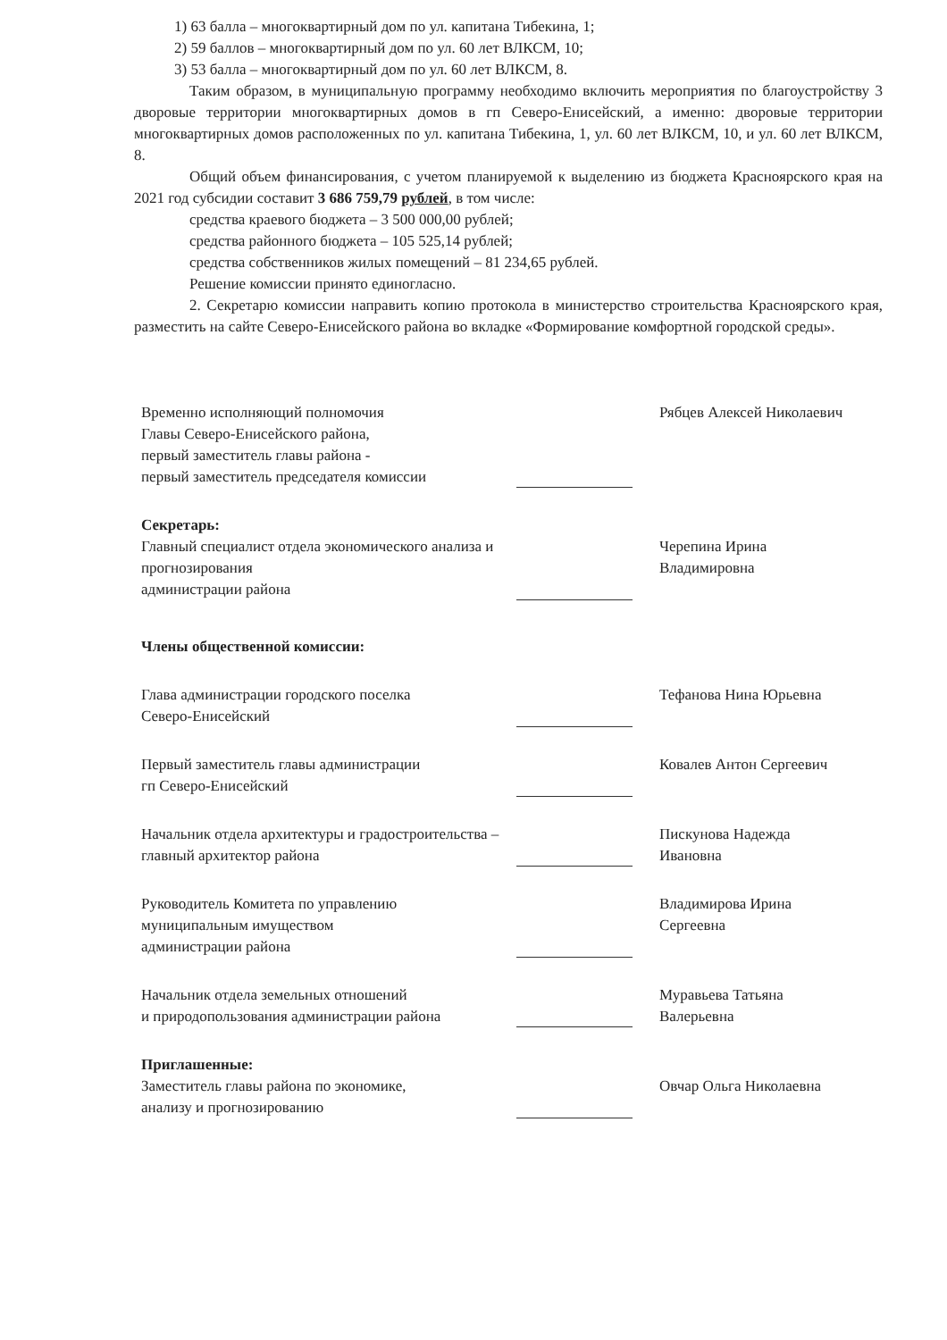1) 63 балла – многоквартирный дом по ул. капитана Тибекина, 1;
2) 59 баллов – многоквартирный дом по ул. 60 лет ВЛКСМ, 10;
3) 53 балла – многоквартирный дом по ул. 60 лет ВЛКСМ, 8.
Таким образом, в муниципальную программу необходимо включить мероприятия по благоустройству 3 дворовые территории многоквартирных домов в гп Северо-Енисейский, а именно: дворовые территории многоквартирных домов расположенных по ул. капитана Тибекина, 1, ул. 60 лет ВЛКСМ, 10, и ул. 60 лет ВЛКСМ, 8.
Общий объем финансирования, с учетом планируемой к выделению из бюджета Красноярского края на 2021 год субсидии составит 3 686 759,79 рублей, в том числе:
средства краевого бюджета – 3 500 000,00 рублей;
средства районного бюджета – 105 525,14 рублей;
средства собственников жилых помещений – 81 234,65 рублей.
Решение комиссии принято единогласно.
2. Секретарю комиссии направить копию протокола в министерство строительства Красноярского края, разместить на сайте Северо-Енисейского района во вкладке «Формирование комфортной городской среды».
Временно исполняющий полномочия
Главы Северо-Енисейского района,
первый заместитель главы района -
первый заместитель председателя комиссии
Рябцев Алексей Николаевич
Секретарь:
Главный специалист отдела экономического анализа и прогнозирования
администрации района
Черепина Ирина
Владимировна
Члены общественной комиссии:
Глава администрации городского поселка
Северо-Енисейский
Тефанова Нина Юрьевна
Первый заместитель главы администрации
гп Северо-Енисейский
Ковалев Антон Сергеевич
Начальник отдела архитектуры и градостроительства –
главный архитектор района
Пискунова Надежда
Ивановна
Руководитель Комитета по управлению
муниципальным имуществом
администрации района
Владимирова Ирина
Сергеевна
Начальник отдела земельных отношений
и природопользования администрации района
Муравьева Татьяна
Валерьевна
Приглашенные:
Заместитель главы района по экономике,
анализу и прогнозированию
Овчар Ольга Николаевна